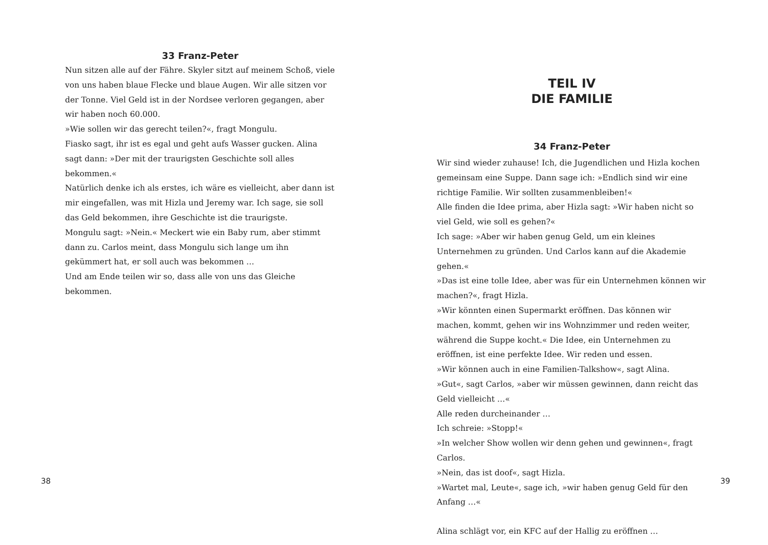33 Franz-Peter
Nun sitzen alle auf der Fähre. Skyler sitzt auf meinem Schoß, viele von uns haben blaue Flecke und blaue Augen. Wir alle sitzen vor der Tonne. Viel Geld ist in der Nordsee verloren gegangen, aber wir haben noch 60.000.
»Wie sollen wir das gerecht teilen?«, fragt Mongulu.
Fiasko sagt, ihr ist es egal und geht aufs Wasser gucken. Alina sagt dann: »Der mit der traurigsten Geschichte soll alles bekommen.«
Natürlich denke ich als erstes, ich wäre es vielleicht, aber dann ist mir eingefallen, was mit Hizla und Jeremy war. Ich sage, sie soll das Geld bekommen, ihre Geschichte ist die traurigste.
Mongulu sagt: »Nein.« Meckert wie ein Baby rum, aber stimmt dann zu. Carlos meint, dass Mongulu sich lange um ihn gekümmert hat, er soll auch was bekommen …
Und am Ende teilen wir so, dass alle von uns das Gleiche bekommen.
38
TEIL IV
DIE FAMILIE
34 Franz-Peter
Wir sind wieder zuhause! Ich, die Jugendlichen und Hizla kochen gemeinsam eine Suppe. Dann sage ich: »Endlich sind wir eine richtige Familie. Wir sollten zusammenbleiben!«
Alle finden die Idee prima, aber Hizla sagt: »Wir haben nicht so viel Geld, wie soll es gehen?«
Ich sage: »Aber wir haben genug Geld, um ein kleines Unternehmen zu gründen. Und Carlos kann auf die Akademie gehen.«
»Das ist eine tolle Idee, aber was für ein Unternehmen können wir machen?«, fragt Hizla.
»Wir könnten einen Supermarkt eröffnen. Das können wir machen, kommt, gehen wir ins Wohnzimmer und reden weiter, während die Suppe kocht.« Die Idee, ein Unternehmen zu eröffnen, ist eine perfekte Idee. Wir reden und essen.
»Wir können auch in eine Familien-Talkshow«, sagt Alina.
»Gut«, sagt Carlos, »aber wir müssen gewinnen, dann reicht das Geld vielleicht …«
Alle reden durcheinander …
Ich schreie: »Stopp!«
»In welcher Show wollen wir denn gehen und gewinnen«, fragt Carlos.
»Nein, das ist doof«, sagt Hizla.
»Wartet mal, Leute«, sage ich, »wir haben genug Geld für den Anfang …«
Alina schlägt vor, ein KFC auf der Hallig zu eröffnen …
39